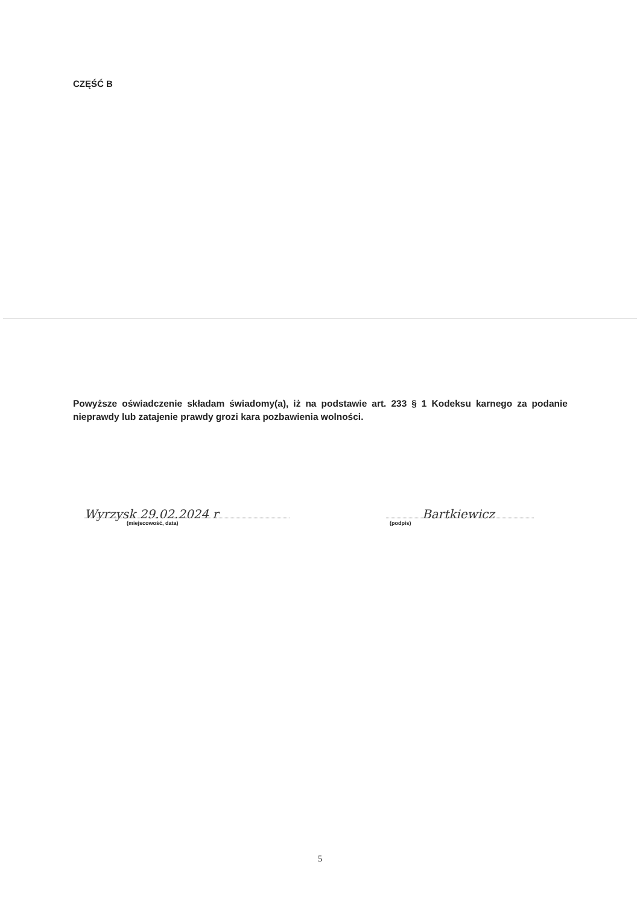CZĘŚĆ B
Powyższe oświadczenie składam świadomy(a), iż na podstawie art. 233 § 1 Kodeksu karnego za podanie nieprawdy lub zatajenie prawdy grozi kara pozbawienia wolności.
Wyrzysk 29.02.2024 r
(miejscowość, data)
Bartkiewicz
(podpis)
5